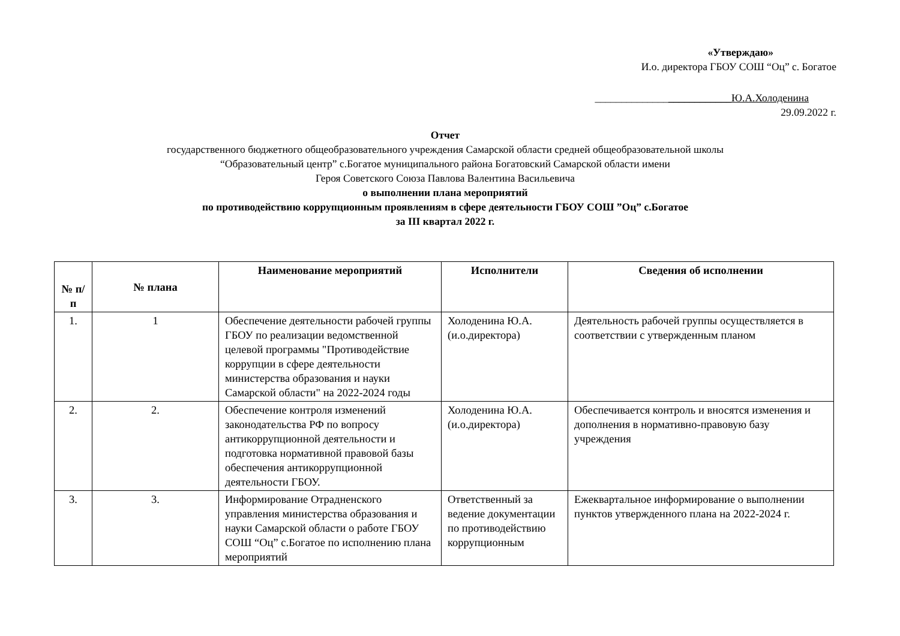«Утверждаю»
И.о. директора ГБОУ СОШ “Оц” с. Богатое
__________________________Ю.А.Холоденина
29.09.2022 г.
Отчет
государственного бюджетного общеобразовательного учреждения Самарской области средней общеобразовательной школы
“Образовательный центр” с.Богатое муниципального района Богатовский Самарской области имени
Героя Советского Союза Павлова Валентина Васильевича
о выполнении плана мероприятий
по противодействию коррупционным проявлениям в сфере деятельности ГБОУ СОШ ”Оц” с.Богатое
за III квартал 2022 г.
| № п/п | № плана | Наименование мероприятий | Исполнители | Сведения об исполнении |
| --- | --- | --- | --- | --- |
| 1. | 1 | Обеспечение деятельности рабочей группы ГБОУ по реализации ведомственной целевой программы "Противодействие коррупции в сфере деятельности министерства образования и науки Самарской области" на 2022-2024 годы | Холоденина Ю.А. (и.о.директора) | Деятельность рабочей группы осуществляется в соответствии с утвержденным планом |
| 2. | 2. | Обеспечение контроля изменений законодательства РФ по вопросу антикоррупционной деятельности и подготовка нормативной правовой базы обеспечения антикоррупционной деятельности ГБОУ. | Холоденина Ю.А. (и.о.директора) | Обеспечивается контроль и вносятся изменения и дополнения в нормативно-правовую базу учреждения |
| 3. | 3. | Информирование Отрадненского управления министерства образования и науки Самарской области о работе ГБОУ СОШ “Оц” с.Богатое по исполнению плана мероприятий | Ответственный за ведение документации по противодействию коррупционным | Ежеквартальное информирование о выполнении пунктов утвержденного плана на 2022-2024 г. |